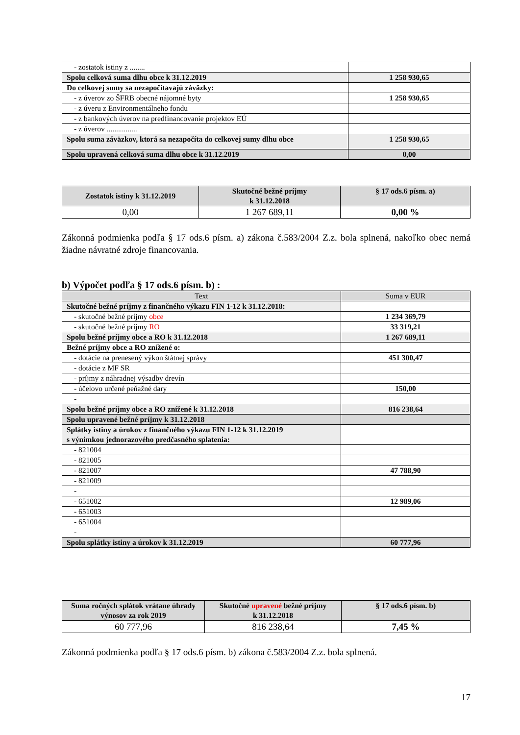| - zostatok istiny z ........ | |
| Spolu celková suma dlhu obce k 31.12.2019 | 1 258 930,65 |
| Do celkovej sumy sa nezapočítavajú záväzky: | |
| - z úverov zo ŠFRB obecné nájomné byty | 1 258 930,65 |
| - z úveru z Environmentálneho fondu | |
| - z bankových úverov na predfinancovanie projektov EÚ | |
| - z úverov ................ | |
| Spolu suma záväzkov, ktorá sa nezapočíta do celkovej sumy dlhu obce | 1 258 930,65 |
| Spolu upravená celková suma dlhu obce k 31.12.2019 | 0,00 |
| Zostatok istiny k 31.12.2019 | Skutočné bežné príjmy k 31.12.2018 | § 17 ods.6 písm. a) |
| --- | --- | --- |
| 0,00 | 1 267 689,11 | 0,00 % |
Zákonná podmienka podľa § 17 ods.6 písm. a) zákona č.583/2004 Z.z. bola splnená, nakoľko obec nemá žiadne návratné zdroje financovania.
b) Výpočet podľa § 17 ods.6 písm. b) :
| Text | Suma v EUR |
| Skutočné bežné príjmy z finančného výkazu FIN 1-12 k 31.12.2018: | |
| - skutočné bežné príjmy obce | 1 234 369,79 |
| - skutočné bežné príjmy RO | 33 319,21 |
| Spolu bežné príjmy obce a RO k 31.12.2018 | 1 267 689,11 |
| Bežné príjmy obce a RO znížené o: | |
| - dotácie na prenesený výkon štátnej správy | 451 300,47 |
| - dotácie z MF SR | |
| - príjmy z náhradnej výsadby drevín | |
| - účelovo určené peňažné dary | 150,00 |
| - | |
| Spolu bežné príjmy obce a RO znížené k 31.12.2018 | 816 238,64 |
| Spolu upravené bežné príjmy k 31.12.2018 | |
| Splátky istiny a úrokov z finančného výkazu FIN 1-12 k 31.12.2019 s výnimkou jednorazového predčasného splatenia: | |
| - 821004 | |
| - 821005 | |
| - 821007 | 47 788,90 |
| - 821009 | |
| - | |
| - 651002 | 12 989,06 |
| - 651003 | |
| - 651004 | |
| - | |
| Spolu splátky istiny a úrokov k 31.12.2019 | 60 777,96 |
| Suma ročných splátok vrátane úhrady výnosov za rok 2019 | Skutočné upravené bežné príjmy k 31.12.2018 | § 17 ods.6 písm. b) |
| --- | --- | --- |
| 60 777,96 | 816 238,64 | 7,45 % |
Zákonná podmienka podľa § 17 ods.6 písm. b) zákona č.583/2004 Z.z. bola splnená.
17